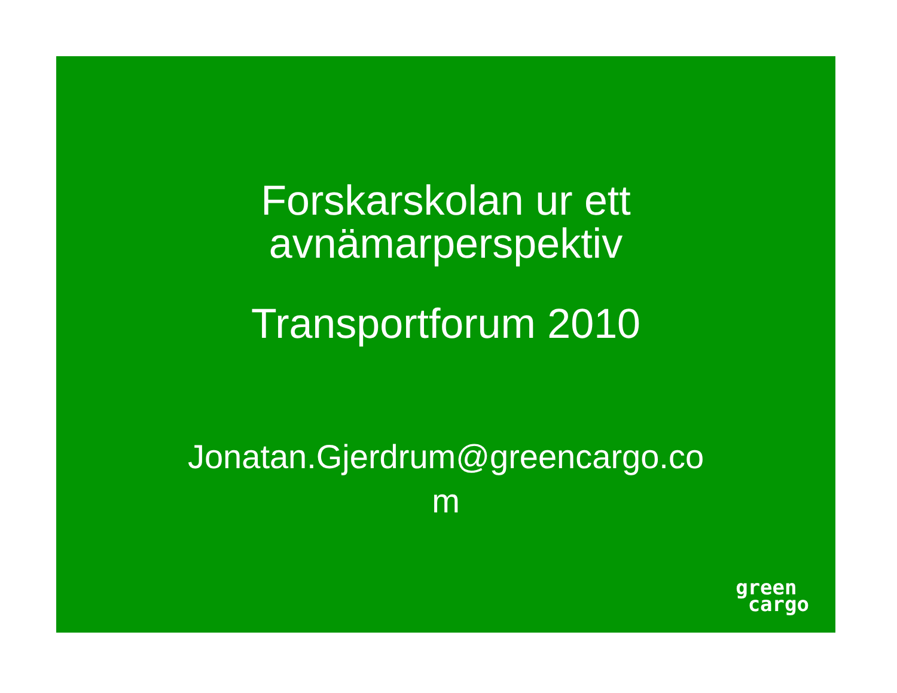Forskarskolan ur ett
avnämarperspektiv
Transportforum 2010
Jonatan.Gjerdrum@greencargo.co
m
green
cargo